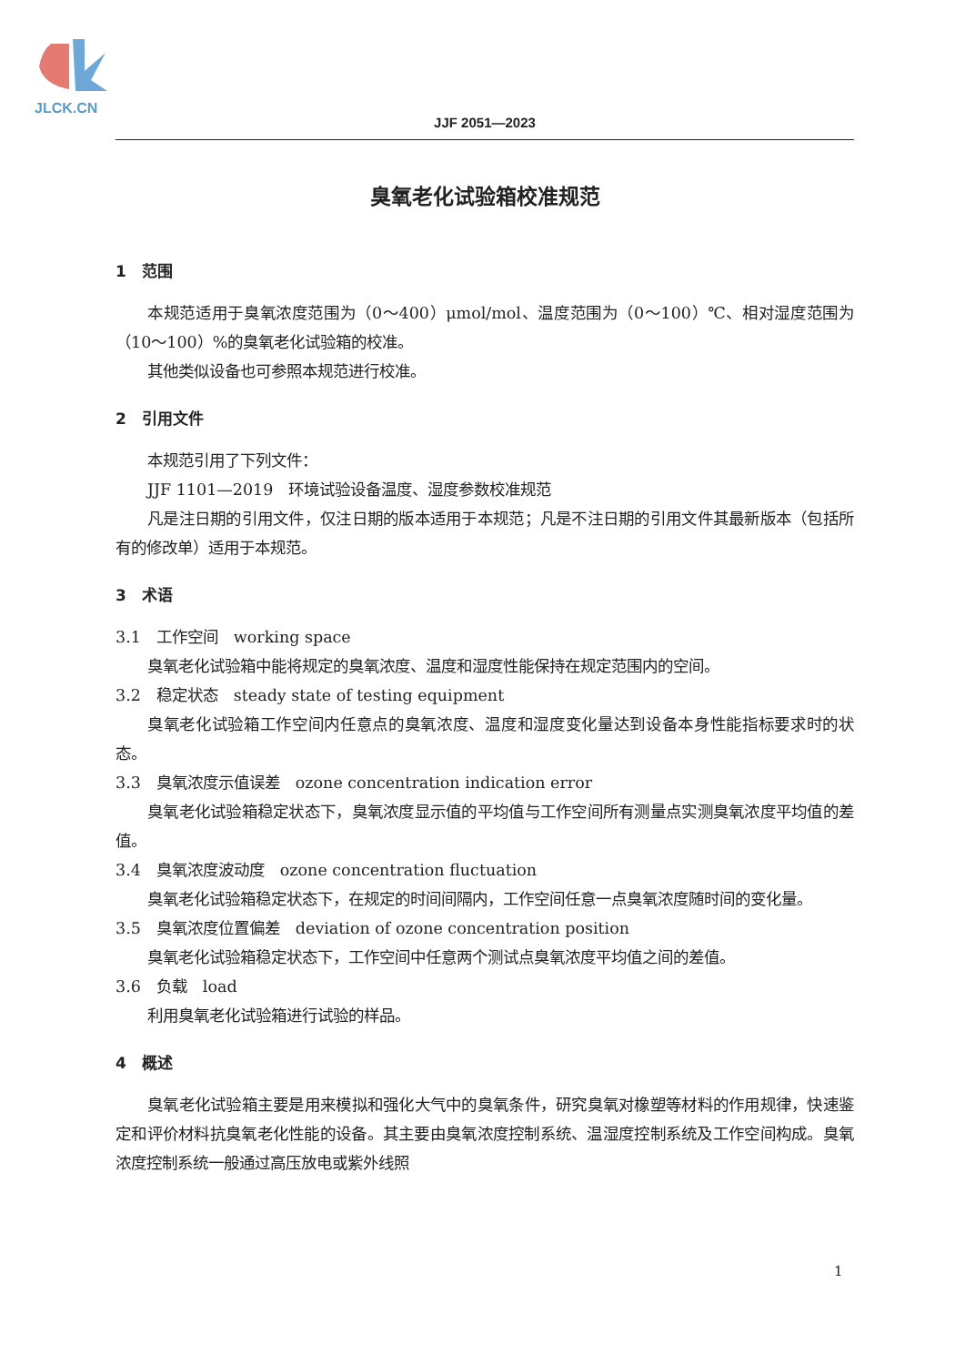JLCK.CN
JJF 2051—2023
臭氧老化试验箱校准规范
1　范围
本规范适用于臭氧浓度范围为（0～400）μmol/mol、温度范围为（0～100）℃、相对湿度范围为（10～100）%的臭氧老化试验箱的校准。
其他类似设备也可参照本规范进行校准。
2　引用文件
本规范引用了下列文件：
JJF 1101—2019　环境试验设备温度、湿度参数校准规范
凡是注日期的引用文件，仅注日期的版本适用于本规范；凡是不注日期的引用文件其最新版本（包括所有的修改单）适用于本规范。
3　术语
3.1　工作空间　working space
臭氧老化试验箱中能将规定的臭氧浓度、温度和湿度性能保持在规定范围内的空间。
3.2　稳定状态　steady state of testing equipment
臭氧老化试验箱工作空间内任意点的臭氧浓度、温度和湿度变化量达到设备本身性能指标要求时的状态。
3.3　臭氧浓度示值误差　ozone concentration indication error
臭氧老化试验箱稳定状态下，臭氧浓度显示值的平均值与工作空间所有测量点实测臭氧浓度平均值的差值。
3.4　臭氧浓度波动度　ozone concentration fluctuation
臭氧老化试验箱稳定状态下，在规定的时间间隔内，工作空间任意一点臭氧浓度随时间的变化量。
3.5　臭氧浓度位置偏差　deviation of ozone concentration position
臭氧老化试验箱稳定状态下，工作空间中任意两个测试点臭氧浓度平均值之间的差值。
3.6　负载　load
利用臭氧老化试验箱进行试验的样品。
4　概述
臭氧老化试验箱主要是用来模拟和强化大气中的臭氧条件，研究臭氧对橡塑等材料的作用规律，快速鉴定和评价材料抗臭氧老化性能的设备。其主要由臭氧浓度控制系统、温湿度控制系统及工作空间构成。臭氧浓度控制系统一般通过高压放电或紫外线照
1